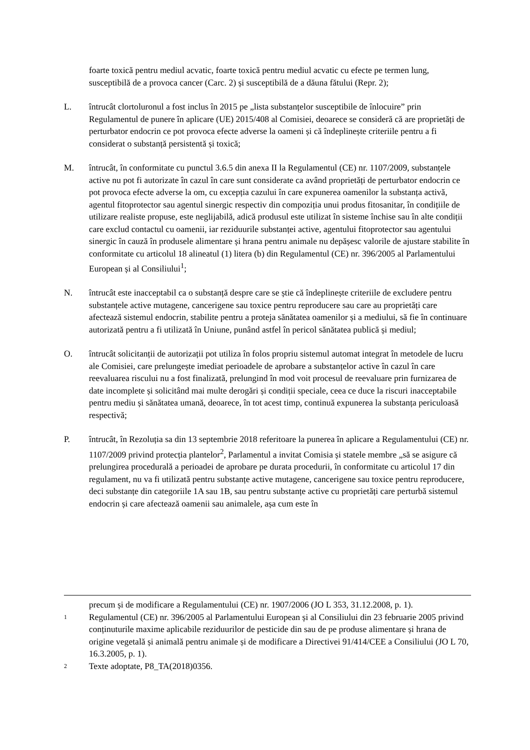foarte toxică pentru mediul acvatic, foarte toxică pentru mediul acvatic cu efecte pe termen lung, susceptibilă de a provoca cancer (Carc. 2) și susceptibilă de a dăuna fătului (Repr. 2);
L. întrucât clortoluronul a fost inclus în 2015 pe „lista substanțelor susceptibile de înlocuire” prin Regulamentul de punere în aplicare (UE) 2015/408 al Comisiei, deoarece se consideră că are proprietăți de perturbator endocrin ce pot provoca efecte adverse la oameni și că îndeplinește criteriile pentru a fi considerat o substanță persistentă și toxică;
M. întrucât, în conformitate cu punctul 3.6.5 din anexa II la Regulamentul (CE) nr. 1107/2009, substanțele active nu pot fi autorizate în cazul în care sunt considerate ca având proprietăți de perturbator endocrin ce pot provoca efecte adverse la om, cu excepția cazului în care expunerea oamenilor la substanța activă, agentul fitoprotector sau agentul sinergic respectiv din compoziția unui produs fitosanitar, în condițiile de utilizare realiste propuse, este neglijabilă, adică produsul este utilizat în sisteme închise sau în alte condiții care exclud contactul cu oamenii, iar reziduurile substanței active, agentului fitoprotector sau agentului sinergic în cauză în produsele alimentare și hrana pentru animale nu depășesc valorile de ajustare stabilite în conformitate cu articolul 18 alineatul (1) litera (b) din Regulamentul (CE) nr. 396/2005 al Parlamentului European și al Consiliului<sup>1</sup>;
N. întrucât este inacceptabil ca o substanță despre care se știe că îndeplinește criteriile de excludere pentru substanțele active mutagene, cancerigene sau toxice pentru reproducere sau care au proprietăți care afectează sistemul endocrin, stabilite pentru a proteja sănătatea oamenilor și a mediului, să fie în continuare autorizată pentru a fi utilizată în Uniune, punând astfel în pericol sănătatea publică și mediul;
O. întrucât solicitanții de autorizații pot utiliza în folos propriu sistemul automat integrat în metodele de lucru ale Comisiei, care prelungește imediat perioadele de aprobare a substanțelor active în cazul în care reevaluarea riscului nu a fost finalizată, prelungind în mod voit procesul de reevaluare prin furnizarea de date incomplete și solicitând mai multe derogări și condiții speciale, ceea ce duce la riscuri inacceptabile pentru mediu și sănătatea umană, deoarece, în tot acest timp, continuă expunerea la substanța periculoasă respectivă;
P. întrucât, în Rezoluția sa din 13 septembrie 2018 referitoare la punerea în aplicare a Regulamentului (CE) nr. 1107/2009 privind protecția plantelor<sup>2</sup>, Parlamentul a invitat Comisia și statele membre „să se asigure că prelungirea procedurală a perioadei de aprobare pe durata procedurii, în conformitate cu articolul 17 din regulament, nu va fi utilizată pentru substanțe active mutagene, cancerigene sau toxice pentru reproducere, deci substanțe din categoriile 1A sau 1B, sau pentru substanțe active cu proprietăți care perturbă sistemul endocrin și care afectează oamenii sau animalele, așa cum este în
precum și de modificare a Regulamentului (CE) nr. 1907/2006 (JO L 353, 31.12.2008, p. 1).
1
Regulamentul (CE) nr. 396/2005 al Parlamentului European și al Consiliului din 23 februarie 2005 privind conținuturile maxime aplicabile reziduurilor de pesticide din sau de pe produse alimentare și hrana de origine vegetală și animală pentru animale și de modificare a Directivei 91/414/CEE a Consiliului (JO L 70, 16.3.2005, p. 1).
2
Texte adoptate, P8_TA(2018)0356.